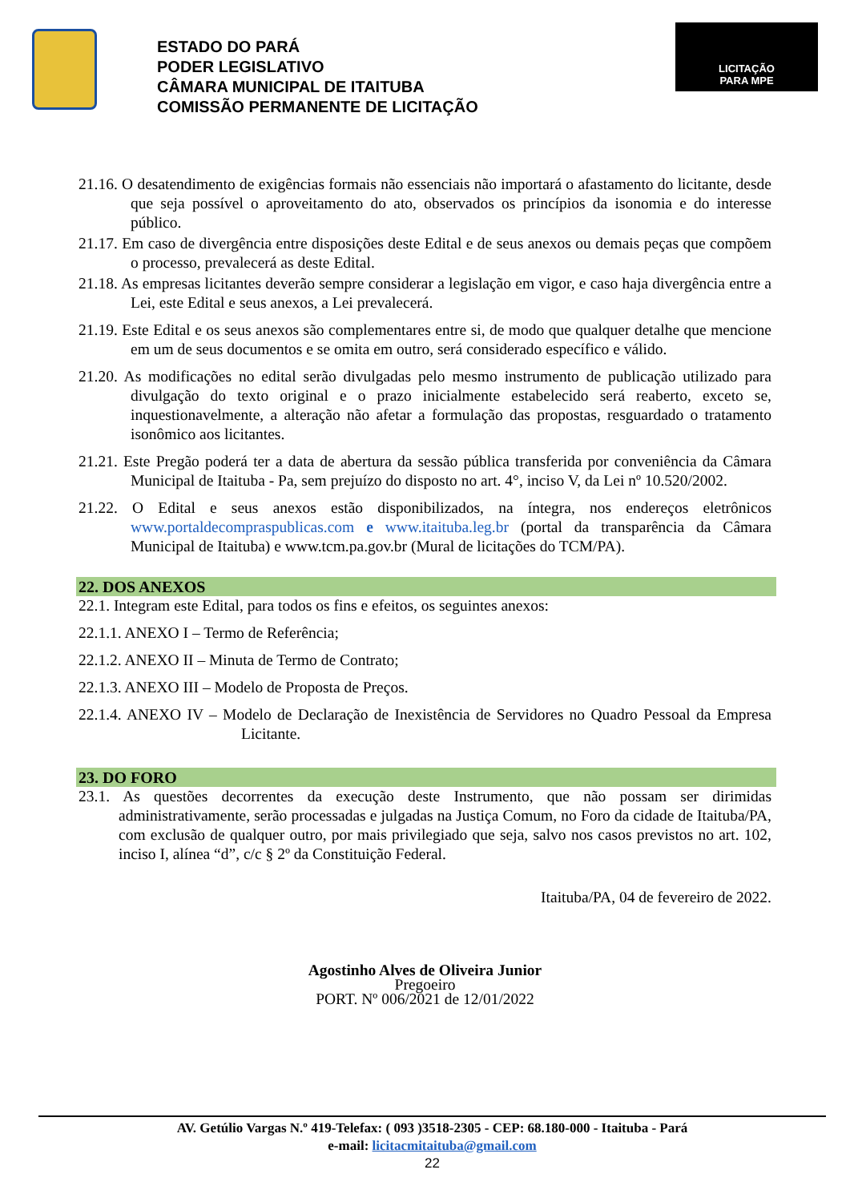ESTADO DO PARÁ
PODER LEGISLATIVO
CÂMARA MUNICIPAL DE ITAITUBA
COMISSÃO PERMANENTE DE LICITAÇÃO
LICITAÇÃO
PARA MPE
21.16. O desatendimento de exigências formais não essenciais não importará o afastamento do licitante, desde que seja possível o aproveitamento do ato, observados os princípios da isonomia e do interesse público.
21.17. Em caso de divergência entre disposições deste Edital e de seus anexos ou demais peças que compõem o processo, prevalecerá as deste Edital.
21.18. As empresas licitantes deverão sempre considerar a legislação em vigor, e caso haja divergência entre a Lei, este Edital e seus anexos, a Lei prevalecerá.
21.19. Este Edital e os seus anexos são complementares entre si, de modo que qualquer detalhe que mencione em um de seus documentos e se omita em outro, será considerado específico e válido.
21.20. As modificações no edital serão divulgadas pelo mesmo instrumento de publicação utilizado para divulgação do texto original e o prazo inicialmente estabelecido será reaberto, exceto se, inquestionavelmente, a alteração não afetar a formulação das propostas, resguardado o tratamento isonômico aos licitantes.
21.21. Este Pregão poderá ter a data de abertura da sessão pública transferida por conveniência da Câmara Municipal de Itaituba - Pa, sem prejuízo do disposto no art. 4°, inciso V, da Lei nº 10.520/2002.
21.22. O Edital e seus anexos estão disponibilizados, na íntegra, nos endereços eletrônicos www.portaldecompraspublicas.com e www.itaituba.leg.br (portal da transparência da Câmara Municipal de Itaituba) e www.tcm.pa.gov.br (Mural de licitações do TCM/PA).
22. DOS ANEXOS
22.1. Integram este Edital, para todos os fins e efeitos, os seguintes anexos:
22.1.1. ANEXO I – Termo de Referência;
22.1.2. ANEXO II – Minuta de Termo de Contrato;
22.1.3. ANEXO III – Modelo de Proposta de Preços.
22.1.4. ANEXO IV – Modelo de Declaração de Inexistência de Servidores no Quadro Pessoal da Empresa Licitante.
23. DO FORO
23.1. As questões decorrentes da execução deste Instrumento, que não possam ser dirimidas administrativamente, serão processadas e julgadas na Justiça Comum, no Foro da cidade de Itaituba/PA, com exclusão de qualquer outro, por mais privilegiado que seja, salvo nos casos previstos no art. 102, inciso I, alínea “d”, c/c § 2º da Constituição Federal.
Itaituba/PA, 04 de fevereiro de 2022.
Agostinho Alves de Oliveira Junior
Pregoeiro
PORT. Nº 006/2021 de 12/01/2022
AV. Getúlio Vargas N.º 419-Telefax: ( 093 )3518-2305 - CEP: 68.180-000 - Itaituba - Pará
e-mail: licitacmitaituba@gmail.com
22